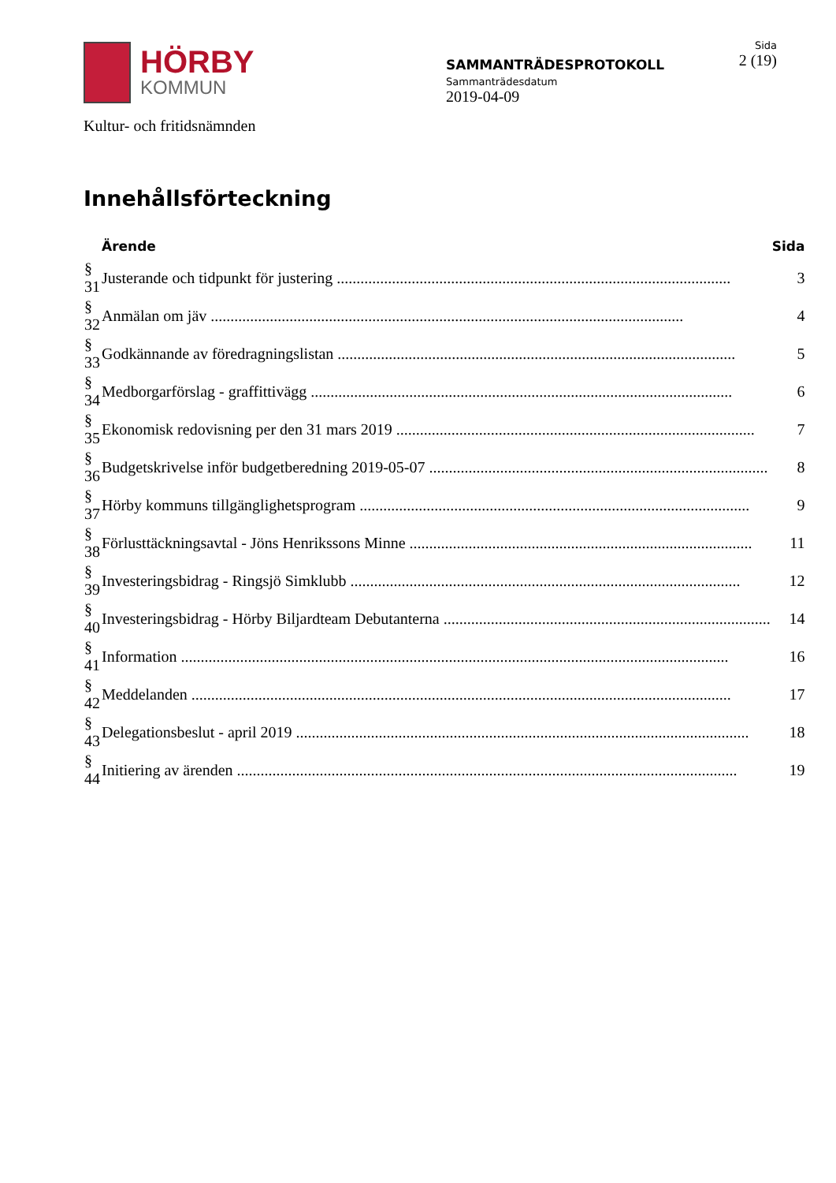HÖRBY
KOMMUN
SAMMANTRÄDESPROTOKOLL
Sammanträdesdatum
2019-04-09
Sida
2 (19)
Kultur- och fritidsnämnden
Innehållsförteckning
| | Ärende | Sida |
| --- | --- | --- |
| § 31 | Justerande och tidpunkt för justering .................................................................................................... | 3 |
| § 32 | Anmälan om jäv ........................................................................................................................ | 4 |
| § 33 | Godkännande av föredragningslistan ..................................................................................................... | 5 |
| § 34 | Medborgarförslag - graffittivägg ........................................................................................................... | 6 |
| § 35 | Ekonomisk redovisning per den 31 mars 2019 ........................................................................................... | 7 |
| § 36 | Budgetskrivelse inför budgetberedning 2019-05-07 ...................................................................................... | 8 |
| § 37 | Hörby kommuns tillgänglighetsprogram ................................................................................................... | 9 |
| § 38 | Förlusttäckningsavtal - Jöns Henrikssons Minne ....................................................................................... | 11 |
| § 39 | Investeringsbidrag - Ringsjö Simklubb ................................................................................................... | 12 |
| § 40 | Investeringsbidrag - Hörby Biljardteam Debutanterna ................................................................................... | 14 |
| § 41 | Information ........................................................................................................................................... | 16 |
| § 42 | Meddelanden ......................................................................................................................................... | 17 |
| § 43 | Delegationsbeslut - april 2019 ................................................................................................................... | 18 |
| § 44 | Initiering av ärenden ............................................................................................................................... | 19 |